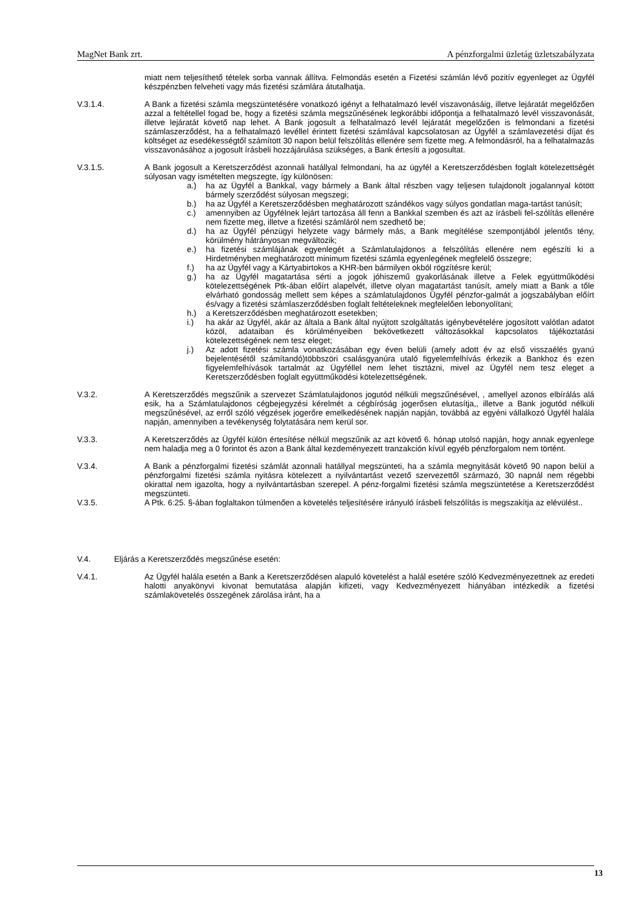MagNet Bank zrt. A pénzforgalmi üzletág üzletszabályzata
miatt nem teljesíthető tételek sorba vannak állítva. Felmondás esetén a Fizetési számlán lévő pozitív egyenleget az Ügyfél készpénzben felveheti vagy más fizetési számlára átutalhatja.
V.3.1.4. A Bank a fizetési számla megszüntetésére vonatkozó igényt a felhatalmazó levél viszavonásáig, illetve lejáratát megelőzően azzal a feltétellel fogad be, hogy a fizetési számla megszűnésének legkorábbi időpontja a felhatalmazó levél visszavonását, illetve lejáratát követő nap lehet. A Bank jogosult a felhatalmazó levél lejáratát megelőzően is felmondani a fizetési számlaszerződést, ha a felhatalmazó levéllel érintett fizetési számlával kapcsolatosan az Ügyfél a számlavezetési díjat és költséget az esedékességtől számított 30 napon belül felszólítás ellenére sem fizette meg. A felmondásról, ha a felhatalmazás visszavonásához a jogosult írásbeli hozzájárulása szükséges, a Bank értesíti a jogosultat.
V.3.1.5. A Bank jogosult a Keretszerződést azonnali hatállyal felmondani, ha az ügyfél a Keretszerződésben foglalt kötelezettségét súlyosan vagy ismételten megszegte, így különösen:
a.) ha az Ügyfél a Bankkal, vagy bármely a Bank által részben vagy teljesen tulajdonolt jogalannyal kötött bármely szerződést súlyosan megszegi;
b.) ha az Ügyfél a Keretszerződésben meghatározott szándékos vagy súlyos gondatlan maga-tartást tanúsít;
c.) amennyiben az Ügyfélnek lejárt tartozása áll fenn a Bankkal szemben és azt az írásbeli fel-szólítás ellenére nem fizette meg, illetve a fizetési számláról nem szedhető be;
d.) ha az Ügyfél pénzügyi helyzete vagy bármely más, a Bank megítélése szempontjából jelentős tény, körülmény hátrányosan megváltozik;
e.) ha fizetési számlájának egyenlegét a Számlatulajdonos a felszólítás ellenére nem egészíti ki a Hirdetményben meghatározott minimum fizetési számla egyenlegének megfelelő összegre;
f.) ha az Ügyfél vagy a Kártyabirtokos a KHR-ben bármilyen okból rögzítésre kerül;
g.) ha az Ügyfél magatartása sérti a jogok jóhiszemű gyakorlásának illetve a Felek együttműködési kötelezettségének Ptk-ában előírt alapelvét, illetve olyan magatartást tanúsít, amely miatt a Bank a tőle elvárható gondosság mellett sem képes a számlatulajdonos Ügyfél pénzfor-galmát a jogszabályban előírt és/vagy a fizetési számlaszerződésben foglalt feltételeknek megfelelően lebonyolítani;
h.) a Keretszerződésben meghatározott esetekben;
i.) ha akár az Ügyfél, akár az általa a Bank által nyújtott szolgáltatás igénybevételére jogosított valótlan adatot közöl, adataiban és körülményeiben bekövetkezett változásokkal kapcsolatos tájékoztatási kötelezettségének nem tesz eleget;
j.) Az adott fizetési számla vonatkozásában egy éven belüli (amely adott év az első visszaélés gyanú bejelentésétől számítandó)többszöri csalásgyanúra utaló figyelemfelhívás érkezik a Bankhoz és ezen figyelemfelhívások tartalmát az Ügyféllel nem lehet tisztázni, mivel az Ügyfél nem tesz eleget a Keretszerződésben foglalt együttműködési kötelezettségének.
V.3.2. A Keretszerződés megszűnik a szervezet Számlatulajdonos jogutód nélküli megszűnésével, , amellyel azonos elbírálás alá esik, ha a Számlatulajdonos cégbejegyzési kérelmét a cégbíróság jogerősen elutasítja,, illetve a Bank jogutód nélküli megszűnésével, az erről szóló végzések jogerőre emelkedésének napján napján, továbbá az egyéni vállalkozó Ügyfél halála napján, amennyiben a tevékenység folytatására nem kerül sor.
V.3.3. A Keretszerződés az Ügyfél külön értesítése nélkül megszűnik az azt követő 6. hónap utolsó napján, hogy annak egyenlege nem haladja meg a 0 forintot és azon a Bank által kezdeményezett tranzakción kívül egyéb pénzforgalom nem történt.
V.3.4. A Bank a pénzforgalmi fizetési számlát azonnali hatállyal megszünteti, ha a számla megnyitását követő 90 napon belül a pénzforgalmi fizetési számla nyitásra kötelezett a nyilvántartást vezető szervezettől származó, 30 napnál nem régebbi okirattal nem igazolta, hogy a nyilvántartásban szerepel. A pénz-forgalmi fizetési számla megszüntetése a Keretszerződést megszünteti.
V.3.5. A Ptk. 6:25. §-ában foglaltakon túlmenően a követelés teljesítésére irányuló írásbeli felszólítás is megszakítja az elévülést..
V.4. Eljárás a Keretszerződés megszűnése esetén:
V.4.1. Az Ügyfél halála esetén a Bank a Keretszerződésen alapuló követelést a halál esetére szóló Kedvezményezettnek az eredeti halotti anyakönyvi kivonat bemutatása alapján kifizeti, vagy Kedvezményezett hiányában intézkedik a fizetési számlakövetelés összegének zárolása iránt, ha a
13